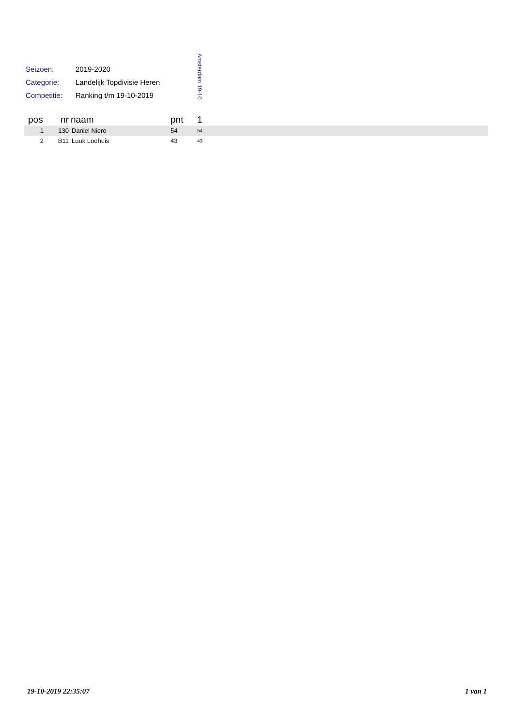| Seizoen: | 2019-2020 |
| Categorie: | Landelijk Topdivisie Heren |
| Competitie: | Ranking t/m 19-10-2019 |
Amsterdam 19-10
| pos | nr | naam | pnt | 1 |
| --- | --- | --- | --- | --- |
| 1 | 130 | Daniel Niero | 54 | 54 |
| 2 | B11 | Luuk Loohuis | 43 | 43 |
19-10-2019 22:35:07 1 van 1